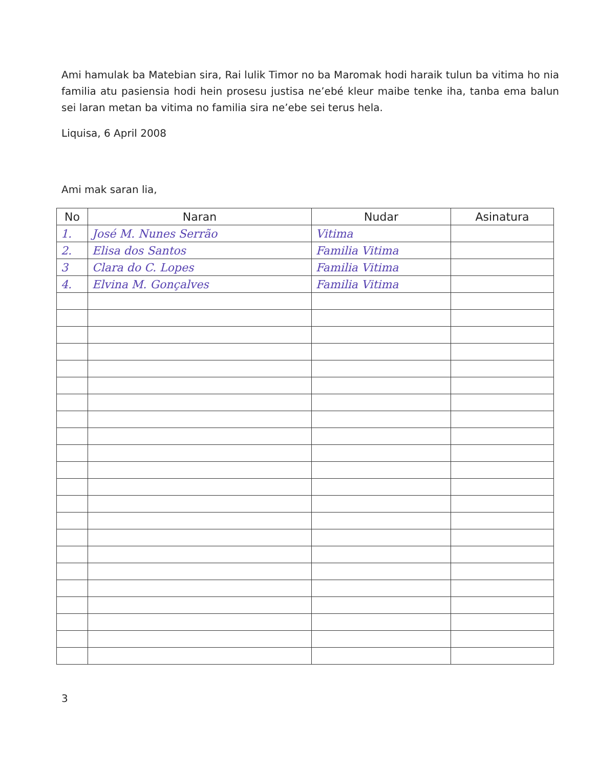Ami hamulak ba Matebian sira, Rai lulik Timor no ba Maromak hodi haraik tulun ba vitima ho nia familia atu pasiensia hodi hein prosesu justisa ne’ebé kleur maibe tenke iha, tanba ema balun sei laran metan ba vitima no familia sira ne’ebe sei terus hela.
Liquisa, 6 April 2008
Ami mak saran lia,
| No | Naran | Nudar | Asinatura |
| --- | --- | --- | --- |
| 1. | José M. Nunes Serrão | Vitima | |
| 2. | Elisa dos Santos | Familia Vitima | |
| 3 | Clara do C. Lopes | Familia Vitima | |
| 4. | Elvina M. Gonçalves | Familia Vitima | |
3